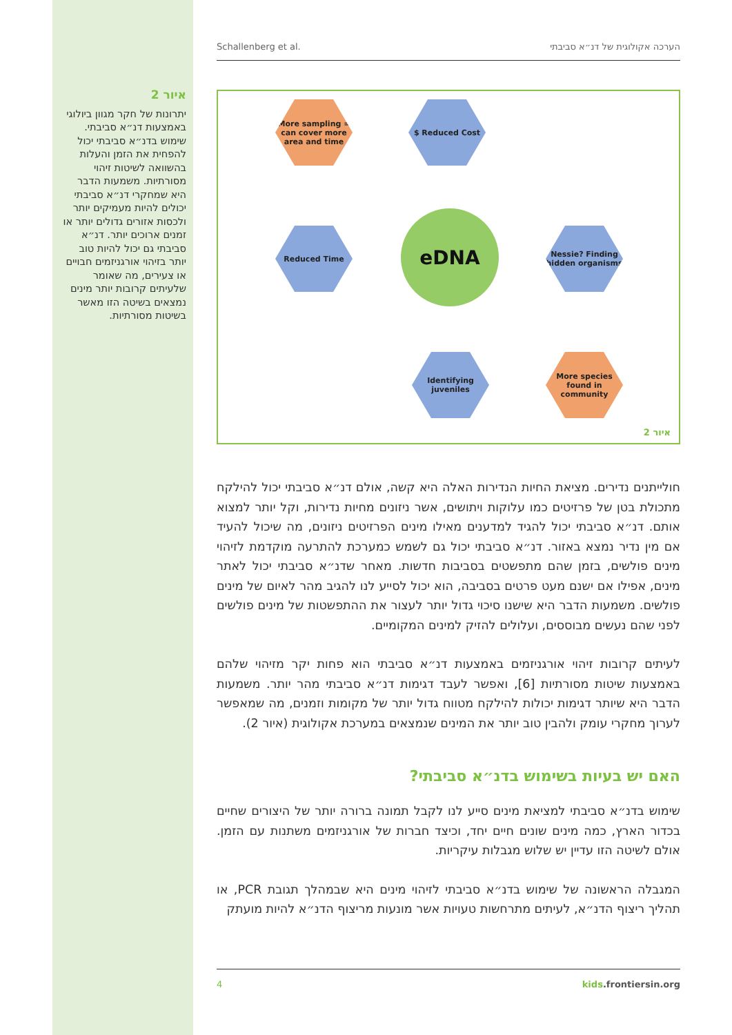איור 2
יתרונות של חקר מגוון ביולוגי באמצעות דנ״א סביבתי. שימוש בדנ״א סביבתי יכול להפחית את הזמן והעלות בהשוואה לשיטות זיהוי מסורתיות. משמעות הדבר היא שמחקרי דנ״א סביבתי יכולים להיות מעמיקים יותר ולכסות אזורים גדולים יותר או זמנים ארוכים יותר. דנ״א סביבתי גם יכול להיות טוב יותר בזיהוי אורגניזמים חבויים או צעירים, מה שאומר שלעיתים קרובות יותר מינים נמצאים בשיטה הזו מאשר בשיטות מסורתיות.
Schallenberg et al. הערכה אקולוגית של דנ״א סביבתי
More sampling = can cover more area and time
$ Reduced Cost
Reduced Time eDNA
Nessie? Finding hidden organisms
Identifying juveniles
More species found in community
איור 2
חולייתנים נדירים. מציאת החיות הנדירות האלה היא קשה, אולם דנ״א סביבתי יכול להילקח מתכולת בטן של פרזיטים כמו עלוקות ויתושים, אשר ניזונים מחיות נדירות, וקל יותר למצוא אותם. דנ״א סביבתי יכול להגיד למדענים מאילו מינים הפרזיטים ניזונים, מה שיכול להעיד אם מין נדיר נמצא באזור. דנ״א סביבתי יכול גם לשמש כמערכת להתרעה מוקדמת לזיהוי מינים פולשים, בזמן שהם מתפשטים בסביבות חדשות. מאחר שדנ״א סביבתי יכול לאתר מינים, אפילו אם ישנם מעט פרטים בסביבה, הוא יכול לסייע לנו להגיב מהר לאיום של מינים פולשים. משמעות הדבר היא שישנו סיכוי גדול יותר לעצור את ההתפשטות של מינים פולשים לפני שהם נעשים מבוססים, ועלולים להזיק למינים המקומיים.
לעיתים קרובות זיהוי אורגניזמים באמצעות דנ״א סביבתי הוא פחות יקר מזיהוי שלהם באמצעות שיטות מסורתיות [6], ואפשר לעבד דגימות דנ״א סביבתי מהר יותר. משמעות הדבר היא שיותר דגימות יכולות להילקח מטווח גדול יותר של מקומות וזמנים, מה שמאפשר לערוך מחקרי עומק ולהבין טוב יותר את המינים שנמצאים במערכת אקולוגית (איור 2).
האם יש בעיות בשימוש בדנ״א סביבתי?
שימוש בדנ״א סביבתי למציאת מינים סייע לנו לקבל תמונה ברורה יותר של היצורים שחיים בכדור הארץ, כמה מינים שונים חיים יחד, וכיצד חברות של אורגניזמים משתנות עם הזמן. אולם לשיטה הזו עדיין יש שלוש מגבלות עיקריות.
המגבלה הראשונה של שימוש בדנ״א סביבתי לזיהוי מינים היא שבמהלך תגובת PCR, או תהליך ריצוף הדנ״א, לעיתים מתרחשות טעויות אשר מונעות מריצוף הדנ״א להיות מועתק
4 kids.frontiersin.org